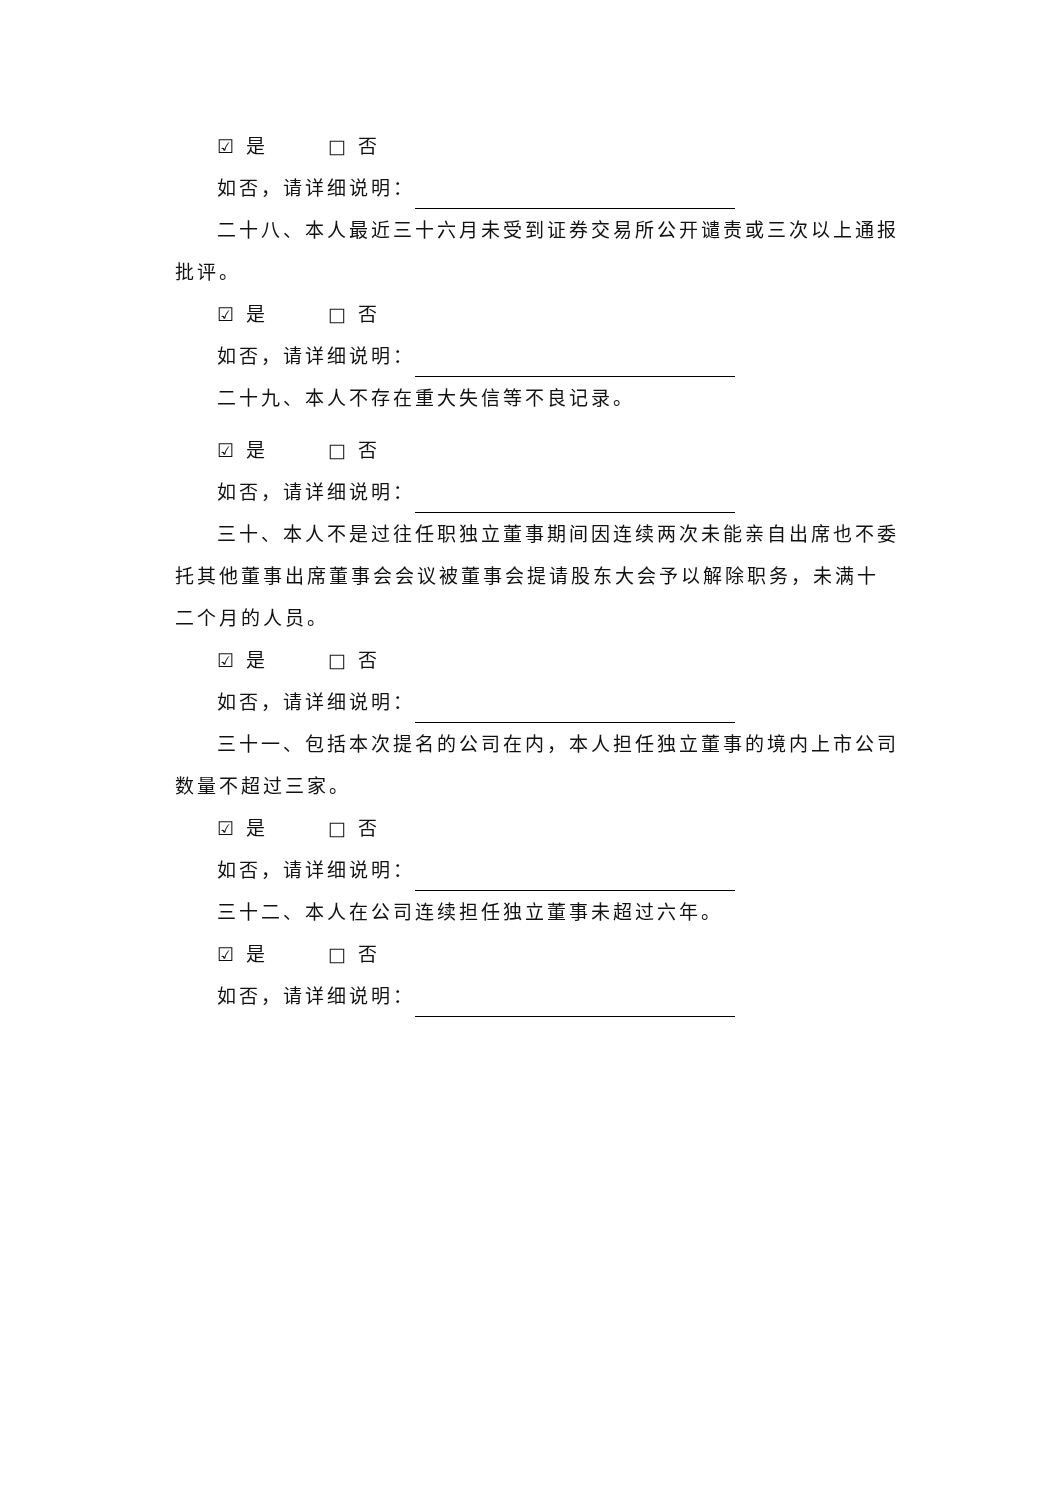☑ 是 □ 否
如否，请详细说明：
二十八、本人最近三十六月未受到证券交易所公开谴责或三次以上通报批评。
☑ 是 □ 否
如否，请详细说明：
二十九、本人不存在重大失信等不良记录。
☑ 是 □ 否
如否，请详细说明：
三十、本人不是过往任职独立董事期间因连续两次未能亲自出席也不委托其他董事出席董事会会议被董事会提请股东大会予以解除职务，未满十二个月的人员。
☑ 是 □ 否
如否，请详细说明：
三十一、包括本次提名的公司在内，本人担任独立董事的境内上市公司数量不超过三家。
☑ 是 □ 否
如否，请详细说明：
三十二、本人在公司连续担任独立董事未超过六年。
☑ 是 □ 否
如否，请详细说明：